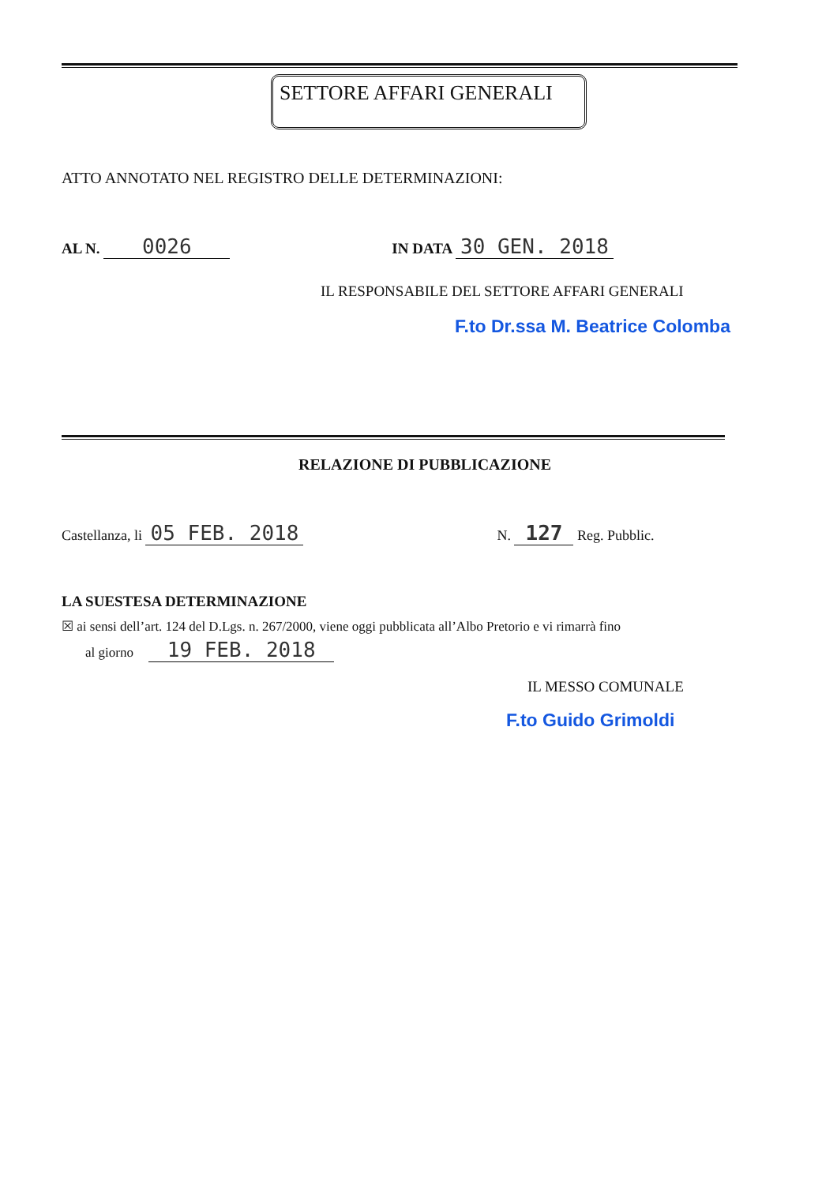SETTORE AFFARI GENERALI
ATTO ANNOTATO NEL REGISTRO DELLE DETERMINAZIONI:
AL N. 0026 IN DATA 30 GEN. 2018
IL RESPONSABILE DEL SETTORE AFFARI GENERALI
F.to Dr.ssa M. Beatrice Colomba
RELAZIONE DI PUBBLICAZIONE
Castellanza, li 05 FEB. 2018 N. 127 Reg. Pubblic.
LA SUESTESA DETERMINAZIONE
☒ ai sensi dell’art. 124 del D.Lgs. n. 267/2000, viene oggi pubblicata all’Albo Pretorio e vi rimarrà fino
al giorno 19 FEB. 2018
IL MESSO COMUNALE
F.to Guido Grimoldi